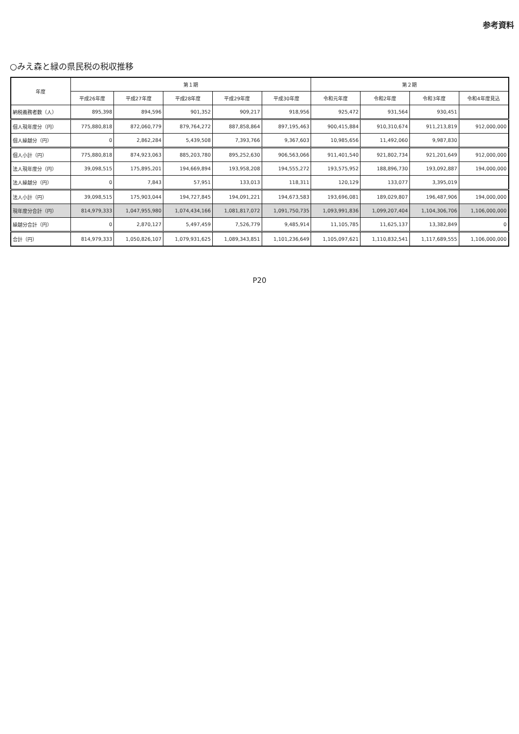参考資料
○みえ森と緑の県民税の税収推移
| 年度 | 第１期 | | | | | 第２期 | | | |
| --- | --- | --- | --- | --- | --- | --- | --- | --- | --- |
| | 平成26年度 | 平成27年度 | 平成28年度 | 平成29年度 | 平成30年度 | 令和元年度 | 令和2年度 | 令和3年度 | 令和4年度見込 |
| 納税義務者数（人） | 895,398 | 894,596 | 901,352 | 909,217 | 918,956 | 925,472 | 931,564 | 930,451 | |
| 個人現年度分（円） | 775,880,818 | 872,060,779 | 879,764,272 | 887,858,864 | 897,195,463 | 900,415,884 | 910,310,674 | 911,213,819 | 912,000,000 |
| 個人繰越分（円） | 0 | 2,862,284 | 5,439,508 | 7,393,766 | 9,367,603 | 10,985,656 | 11,492,060 | 9,987,830 | |
| 個人小計（円） | 775,880,818 | 874,923,063 | 885,203,780 | 895,252,630 | 906,563,066 | 911,401,540 | 921,802,734 | 921,201,649 | 912,000,000 |
| 法人現年度分（円） | 39,098,515 | 175,895,201 | 194,669,894 | 193,958,208 | 194,555,272 | 193,575,952 | 188,896,730 | 193,092,887 | 194,000,000 |
| 法人繰越分（円） | 0 | 7,843 | 57,951 | 133,013 | 118,311 | 120,129 | 133,077 | 3,395,019 | |
| 法人小計（円） | 39,098,515 | 175,903,044 | 194,727,845 | 194,091,221 | 194,673,583 | 193,696,081 | 189,029,807 | 196,487,906 | 194,000,000 |
| 現年度分合計（円） | 814,979,333 | 1,047,955,980 | 1,074,434,166 | 1,081,817,072 | 1,091,750,735 | 1,093,991,836 | 1,099,207,404 | 1,104,306,706 | 1,106,000,000 |
| 繰越分合計（円） | 0 | 2,870,127 | 5,497,459 | 7,526,779 | 9,485,914 | 11,105,785 | 11,625,137 | 13,382,849 | 0 |
| 合計（円） | 814,979,333 | 1,050,826,107 | 1,079,931,625 | 1,089,343,851 | 1,101,236,649 | 1,105,097,621 | 1,110,832,541 | 1,117,689,555 | 1,106,000,000 |
P20